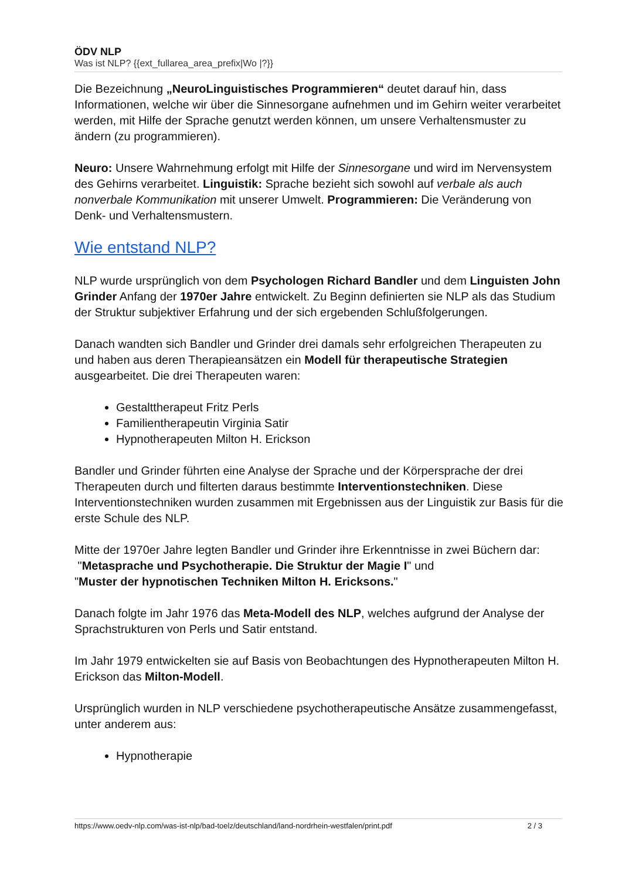ÖDV NLP
Was ist NLP? {{ext_fullarea_area_prefix|Wo |?}}
Die Bezeichnung „NeuroLinguistisches Programmieren“ deutet darauf hin, dass Informationen, welche wir über die Sinnesorgane aufnehmen und im Gehirn weiter verarbeitet werden, mit Hilfe der Sprache genutzt werden können, um unsere Verhaltensmuster zu ändern (zu programmieren).
Neuro: Unsere Wahrnehmung erfolgt mit Hilfe der Sinnesorgane und wird im Nervensystem des Gehirns verarbeitet. Linguistik: Sprache bezieht sich sowohl auf verbale als auch nonverbale Kommunikation mit unserer Umwelt. Programmieren: Die Veränderung von Denk- und Verhaltensmustern.
Wie entstand NLP?
NLP wurde ursprünglich von dem Psychologen Richard Bandler und dem Linguisten John Grinder Anfang der 1970er Jahre entwickelt. Zu Beginn definierten sie NLP als das Studium der Struktur subjektiver Erfahrung und der sich ergebenden Schlußfolgerungen.
Danach wandten sich Bandler und Grinder drei damals sehr erfolgreichen Therapeuten zu und haben aus deren Therapieansätzen ein Modell für therapeutische Strategien ausgearbeitet. Die drei Therapeuten waren:
Gestalttherapeut Fritz Perls
Familientherapeutin Virginia Satir
Hypnotherapeuten Milton H. Erickson
Bandler und Grinder führten eine Analyse der Sprache und der Körpersprache der drei Therapeuten durch und filterten daraus bestimmte Interventionstechniken. Diese Interventionstechniken wurden zusammen mit Ergebnissen aus der Linguistik zur Basis für die erste Schule des NLP.
Mitte der 1970er Jahre legten Bandler und Grinder ihre Erkenntnisse in zwei Büchern dar:
"Metasprache und Psychotherapie. Die Struktur der Magie I" und
"Muster der hypnotischen Techniken Milton H. Ericksons."
Danach folgte im Jahr 1976 das Meta-Modell des NLP, welches aufgrund der Analyse der Sprachstrukturen von Perls und Satir entstand.
Im Jahr 1979 entwickelten sie auf Basis von Beobachtungen des Hypnotherapeuten Milton H. Erickson das Milton-Modell.
Ursprünglich wurden in NLP verschiedene psychotherapeutische Ansätze zusammengefasst, unter anderem aus:
Hypnotherapie
https://www.oedv-nlp.com/was-ist-nlp/bad-toelz/deutschland/land-nordrhein-westfalen/print.pdf 2 / 3